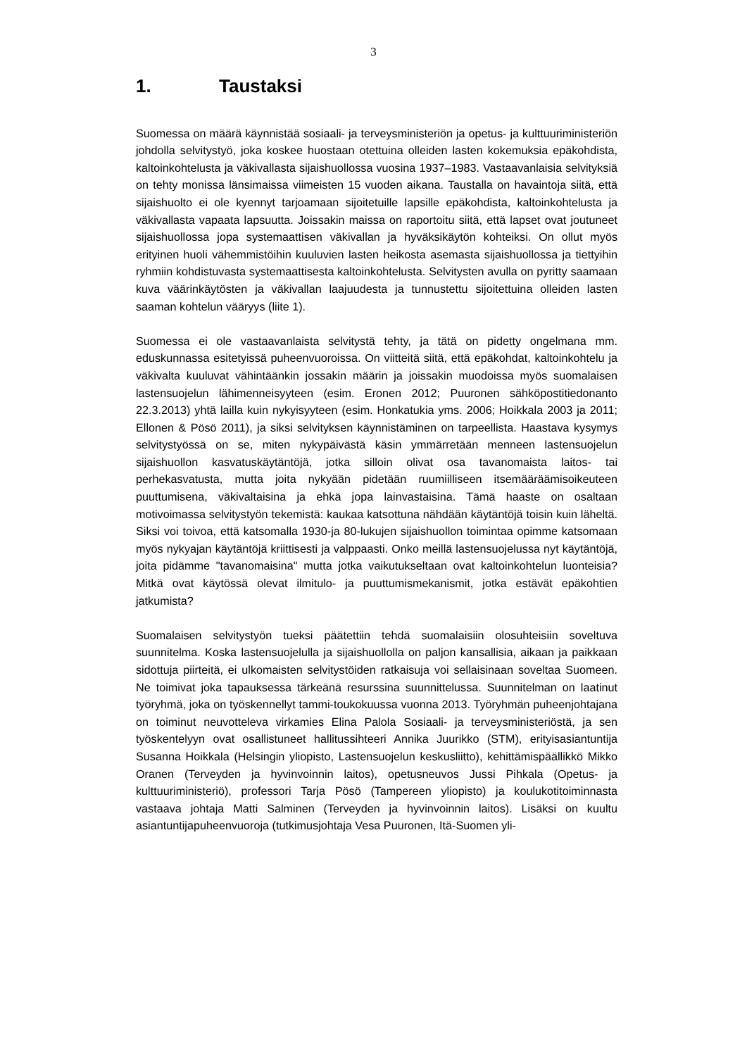3
1. Taustaksi
Suomessa on määrä käynnistää sosiaali- ja terveysministeriön ja opetus- ja kulttuuriministeriön johdolla selvitystyö, joka koskee huostaan otettuina olleiden lasten kokemuksia epäkohdista, kaltoinkohtelusta ja väkivallasta sijaishuollossa vuosina 1937–1983. Vastaavanlaisia selvityksiä on tehty monissa länsimaissa viimeisten 15 vuoden aikana. Taustalla on havaintoja siitä, että sijaishuolto ei ole kyennyt tarjoamaan sijoitetuille lapsille epäkohdista, kaltoinkohtelusta ja väkivallasta vapaata lapsuutta. Joissakin maissa on raportoitu siitä, että lapset ovat joutuneet sijaishuollossa jopa systemaattisen väkivallan ja hyväksikäytön kohteiksi. On ollut myös erityinen huoli vähemmistöihin kuuluvien lasten heikosta asemasta sijaishuollossa ja tiettyihin ryhmiin kohdistuvasta systemaattisesta kaltoinkohtelusta. Selvitysten avulla on pyritty saamaan kuva väärinkäytösten ja väkivallan laajuudesta ja tunnustettu sijoitettuina olleiden lasten saaman kohtelun vääryys (liite 1).
Suomessa ei ole vastaavanlaista selvitystä tehty, ja tätä on pidetty ongelmana mm. eduskunnassa esitetyissä puheenvuoroissa. On viitteitä siitä, että epäkohdat, kaltoinkohtelu ja väkivalta kuuluvat vähintäänkin jossakin määrin ja joissakin muodoissa myös suomalaisen lastensuojelun lähimenneisyyteen (esim. Eronen 2012; Puuronen sähköpostitiedonanto 22.3.2013) yhtä lailla kuin nykyisyyteen (esim. Honkatukia yms. 2006; Hoikkala 2003 ja 2011; Ellonen & Pösö 2011), ja siksi selvityksen käynnistäminen on tarpeellista. Haastava kysymys selvitystyössä on se, miten nykypäivästä käsin ymmärretään menneen lastensuojelun sijaishuollon kasvatuskäytäntöjä, jotka silloin olivat osa tavanomaista laitos- tai perhekasvatusta, mutta joita nykyään pidetään ruumiilliseen itsemääräämisoikeuteen puuttumisena, väkivaltaisina ja ehkä jopa lainvastaisina. Tämä haaste on osaltaan motivoimassa selvitystyön tekemistä: kaukaa katsottuna nähdään käytäntöjä toisin kuin läheltä. Siksi voi toivoa, että katsomalla 1930-ja 80-lukujen sijaishuollon toimintaa opimme katsomaan myös nykyajan käytäntöjä kriittisesti ja valppaasti. Onko meillä lastensuojelussa nyt käytäntöjä, joita pidämme "tavanomaisina" mutta jotka vaikutukseltaan ovat kaltoinkohtelun luonteisia? Mitkä ovat käytössä olevat ilmitulo- ja puuttumismekanismit, jotka estävät epäkohtien jatkumista?
Suomalaisen selvitystyön tueksi päätettiin tehdä suomalaisiin olosuhteisiin soveltuva suunnitelma. Koska lastensuojelulla ja sijaishuollolla on paljon kansallisia, aikaan ja paikkaan sidottuja piirteitä, ei ulkomaisten selvitystöiden ratkaisuja voi sellaisinaan soveltaa Suomeen. Ne toimivat joka tapauksessa tärkeänä resurssina suunnittelussa. Suunnitelman on laatinut työryhmä, joka on työskennellyt tammi-toukokuussa vuonna 2013. Työryhmän puheenjohtajana on toiminut neuvotteleva virkamies Elina Palola Sosiaali- ja terveysministeriöstä, ja sen työskentelyyn ovat osallistuneet hallitussihteeri Annika Juurikko (STM), erityisasiantuntija Susanna Hoikkala (Helsingin yliopisto, Lastensuojelun keskusliitto), kehittämispäällikkö Mikko Oranen (Terveyden ja hyvinvoinnin laitos), opetusneuvos Jussi Pihkala (Opetus- ja kulttuuriministeriö), professori Tarja Pösö (Tampereen yliopisto) ja koulukotitoiminnasta vastaava johtaja Matti Salminen (Terveyden ja hyvinvoinnin laitos). Lisäksi on kuultu asiantuntijapuheenvuoroja (tutkimusjohtaja Vesa Puuronen, Itä-Suomen yli-